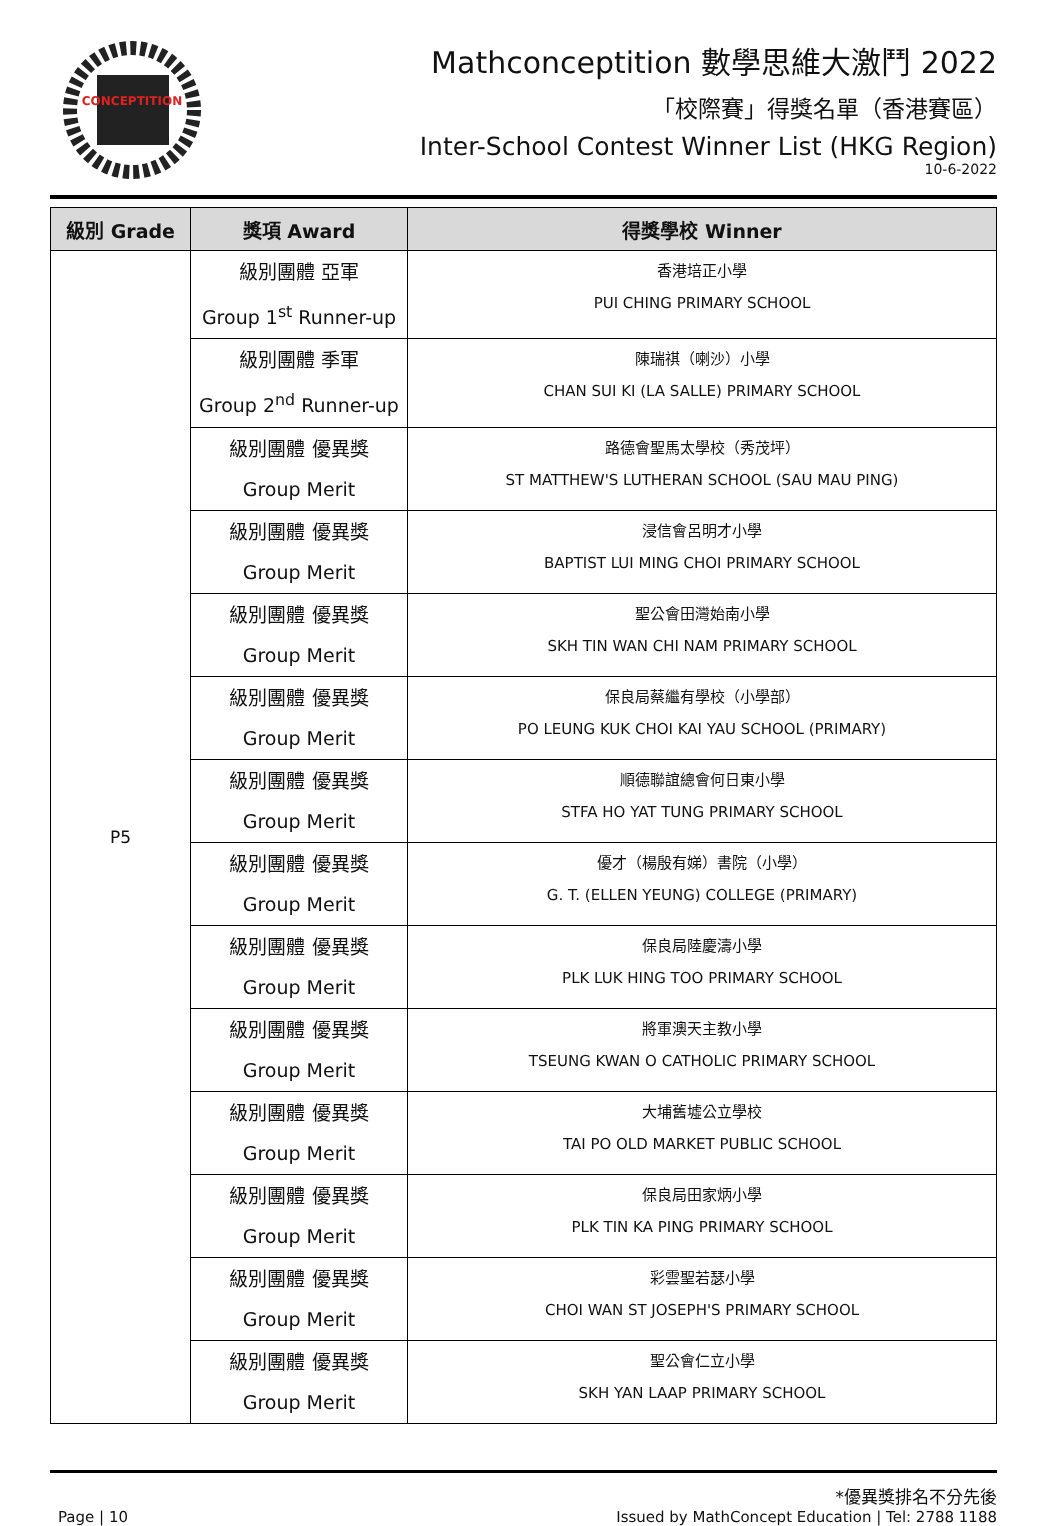CONCEPTITION
Mathconceptition 數學思維大激鬥 2022
「校際賽」得獎名單（香港賽區）
Inter-School Contest Winner List (HKG Region)
10-6-2022
| 級別 Grade | 獎項 Award | 得獎學校 Winner |
| --- | --- | --- |
| P5 | 級別團體 亞軍 Group 1<sup>st</sup> Runner-up | 香港培正小學 PUI CHING PRIMARY SCHOOL |
| | 級別團體 季軍 Group 2<sup>nd</sup> Runner-up | 陳瑞祺（喇沙）小學 CHAN SUI KI (LA SALLE) PRIMARY SCHOOL |
| | 級別團體 優異獎 Group Merit | 路德會聖馬太學校（秀茂坪） ST MATTHEW'S LUTHERAN SCHOOL (SAU MAU PING) |
| | 級別團體 優異獎 Group Merit | 浸信會呂明才小學 BAPTIST LUI MING CHOI PRIMARY SCHOOL |
| | 級別團體 優異獎 Group Merit | 聖公會田灣始南小學 SKH TIN WAN CHI NAM PRIMARY SCHOOL |
| | 級別團體 優異獎 Group Merit | 保良局蔡繼有學校（小學部） PO LEUNG KUK CHOI KAI YAU SCHOOL (PRIMARY) |
| | 級別團體 優異獎 Group Merit | 順德聯誼總會何日東小學 STFA HO YAT TUNG PRIMARY SCHOOL |
| | 級別團體 優異獎 Group Merit | 優才（楊殷有娣）書院（小學） G. T. (ELLEN YEUNG) COLLEGE (PRIMARY) |
| | 級別團體 優異獎 Group Merit | 保良局陸慶濤小學 PLK LUK HING TOO PRIMARY SCHOOL |
| | 級別團體 優異獎 Group Merit | 將軍澳天主教小學 TSEUNG KWAN O CATHOLIC PRIMARY SCHOOL |
| | 級別團體 優異獎 Group Merit | 大埔舊墟公立學校 TAI PO OLD MARKET PUBLIC SCHOOL |
| | 級別團體 優異獎 Group Merit | 保良局田家炳小學 PLK TIN KA PING PRIMARY SCHOOL |
| | 級別團體 優異獎 Group Merit | 彩雲聖若瑟小學 CHOI WAN ST JOSEPH'S PRIMARY SCHOOL |
| | 級別團體 優異獎 Group Merit | 聖公會仁立小學 SKH YAN LAAP PRIMARY SCHOOL |
*優異獎排名不分先後
Page | 10 Issued by MathConcept Education | Tel: 2788 1188